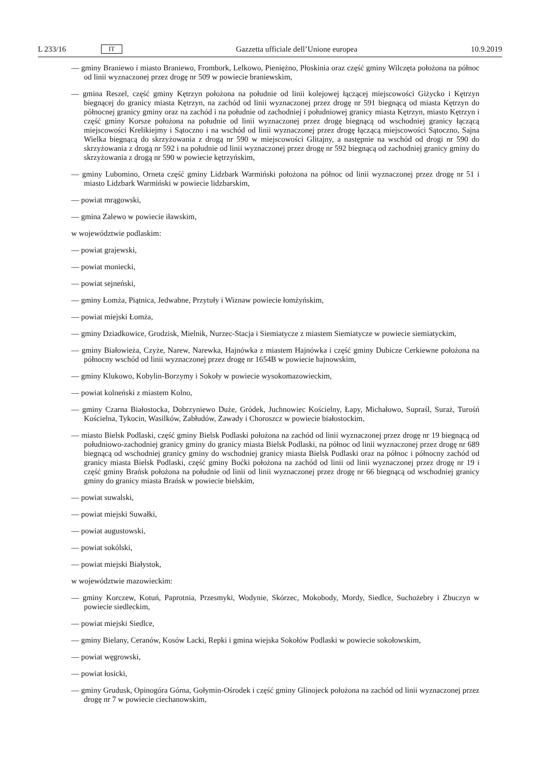L 233/16 IT Gazzetta ufficiale dell’Unione europea 10.9.2019
— gminy Braniewo i miasto Braniewo, Frombork, Lelkowo, Pieniężno, Płoskinia oraz część gminy Wilczęta położona na północ od linii wyznaczonej przez drogę nr 509 w powiecie braniewskim,
— gmina Reszel, część gminy Kętrzyn położona na południe od linii kolejowej łączącej miejscowości Giżycko i Kętrzyn biegnącej do granicy miasta Kętrzyn, na zachód od linii wyznaczonej przez drogę nr 591 biegnącą od miasta Kętrzyn do północnej granicy gminy oraz na zachód i na południe od zachodniej i południowej granicy miasta Kętrzyn, miasto Kętrzyn i część gminy Korsze położona na południe od linii wyznaczonej przez drogę biegnącą od wschodniej granicy łączącą miejscowości Krelikiejmy i Sątoczno i na wschód od linii wyznaczonej przez drogę łączącą miejscowości Sątoczno, Sajna Wielka biegnącą do skrzyżowania z drogą nr 590 w miejscowości Glitajny, a następnie na wschód od drogi nr 590 do skrzyżowania z drogą nr 592 i na południe od linii wyznaczonej przez drogę nr 592 biegnącą od zachodniej granicy gminy do skrzyżowania z drogą nr 590 w powiecie kętrzyńskim,
— gminy Lubomino, Orneta część gminy Lidzbark Warmiński położona na północ od linii wyznaczonej przez drogę nr 51 i miasto Lidzbark Warmiński w powiecie lidzbarskim,
— powiat mrągowski,
— gmina Zalewo w powiecie iławskim,
w województwie podlaskim:
— powiat grajewski,
— powiat moniecki,
— powiat sejneński,
— gminy Łomża, Piątnica, Jedwabne, Przytuły i Wiznaw powiecie łomżyńskim,
— powiat miejski Łomża,
— gminy Dziadkowice, Grodzisk, Mielnik, Nurzec-Stacja i Siemiatycze z miastem Siemiatycze w powiecie siemiatyckim,
— gminy Białowieża, Czyże, Narew, Narewka, Hajnówka z miastem Hajnówka i część gminy Dubicze Cerkiewne położona na północny wschód od linii wyznaczonej przez drogę nr 1654B w powiecie hajnowskim,
— gminy Klukowo, Kobylin-Borzymy i Sokoły w powiecie wysokomazowieckim,
— powiat kolneński z miastem Kolno,
— gminy Czarna Białostocka, Dobrzyniewo Duże, Gródek, Juchnowiec Kościelny, Łapy, Michałowo, Supraśl, Suraż, Turośń Kościelna, Tykocin, Wasilków, Zabłudów, Zawady i Choroszcz w powiecie białostockim,
— miasto Bielsk Podlaski, część gminy Bielsk Podlaski położona na zachód od linii wyznaczonej przez drogę nr 19 biegnącą od południowo-zachodniej granicy gminy do granicy miasta Bielsk Podlaski, na północ od linii wyznaczonej przez drogę nr 689 biegnącą od wschodniej granicy gminy do wschodniej granicy miasta Bielsk Podlaski oraz na północ i północny zachód od granicy miasta Bielsk Podlaski, część gminy Boćki położona na zachód od linii od linii wyznaczonej przez drogę nr 19 i część gminy Brańsk położona na południe od linii od linii wyznaczonej przez drogę nr 66 biegnącą od wschodniej granicy gminy do granicy miasta Brańsk w powiecie bielskim,
— powiat suwalski,
— powiat miejski Suwałki,
— powiat augustowski,
— powiat sokólski,
— powiat miejski Białystok,
w województwie mazowieckim:
— gminy Korczew, Kotuń, Paprotnia, Przesmyki, Wodynie, Skórzec, Mokobody, Mordy, Siedlce, Suchożebry i Zbuczyn w powiecie siedleckim,
— powiat miejski Siedlce,
— gminy Bielany, Ceranów, Kosów Lacki, Repki i gmina wiejska Sokołów Podlaski w powiecie sokołowskim,
— powiat węgrowski,
— powiat łosicki,
— gminy Grudusk, Opinogóra Górna, Gołymin-Ośrodek i część gminy Glinojeck położona na zachód od linii wyznaczonej przez drogę nr 7 w powiecie ciechanowskim,